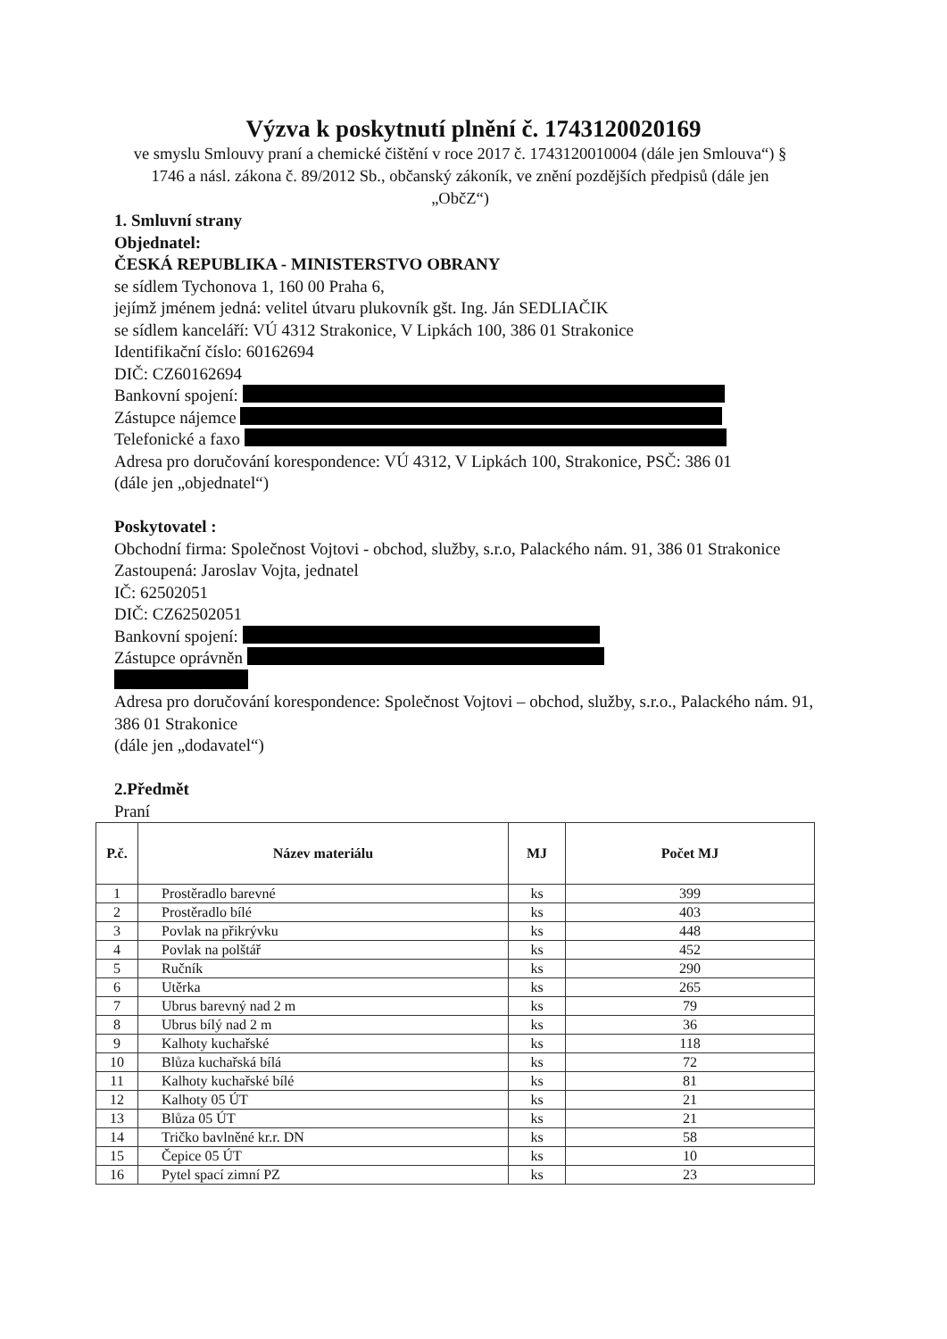Výzva k poskytnutí plnění č. 1743120020169
ve smyslu Smlouvy praní a chemické čištění v roce 2017 č. 1743120010004 (dále jen Smlouva“) § 1746 a násl. zákona č. 89/2012 Sb., občanský zákoník, ve znění pozdějších předpisů (dále jen „ObčZ“)
1. Smluvní strany
Objednatel:
ČESKÁ REPUBLIKA - MINISTERSTVO OBRANY
se sídlem Tychonova 1, 160 00 Praha 6,
jejímž jménem jedná: velitel útvaru plukovník gšt. Ing. Ján SEDLIAČIK
se sídlem kanceláří: VÚ 4312 Strakonice, V Lipkách 100, 386 01 Strakonice
Identifikační číslo: 60162694
DIČ: CZ60162694
Bankovní spojení:
Zástupce nájemce
Telefonické a faxo
Adresa pro doručování korespondence: VÚ 4312, V Lipkách 100, Strakonice, PSČ: 386 01
(dále jen „objednatel“)
Poskytovatel :
Obchodní firma: Společnost Vojtovi - obchod, služby, s.r.o, Palackého nám. 91, 386 01 Strakonice
Zastoupená: Jaroslav Vojta, jednatel
IČ: 62502051
DIČ: CZ62502051
Bankovní spojení:
Zástupce oprávněn
Adresa pro doručování korespondence: Společnost Vojtovi – obchod, služby, s.r.o., Palackého nám. 91, 386 01 Strakonice
(dále jen „dodavatel“)
2.Předmět
Praní
| P.č. | Název materiálu | MJ | Počet MJ |
| --- | --- | --- | --- |
| 1 | Prostěradlo barevné | ks | 399 |
| 2 | Prostěradlo bílé | ks | 403 |
| 3 | Povlak na přikrývku | ks | 448 |
| 4 | Povlak na polštář | ks | 452 |
| 5 | Ručník | ks | 290 |
| 6 | Utěrka | ks | 265 |
| 7 | Ubrus barevný nad 2 m | ks | 79 |
| 8 | Ubrus bílý nad 2 m | ks | 36 |
| 9 | Kalhoty kuchařské | ks | 118 |
| 10 | Blůza kuchařská bílá | ks | 72 |
| 11 | Kalhoty kuchařské bílé | ks | 81 |
| 12 | Kalhoty 05 ÚT | ks | 21 |
| 13 | Blůza 05 ÚT | ks | 21 |
| 14 | Tričko bavlněné kr.r. DN | ks | 58 |
| 15 | Čepice 05 ÚT | ks | 10 |
| 16 | Pytel spací zimní PZ | ks | 23 |